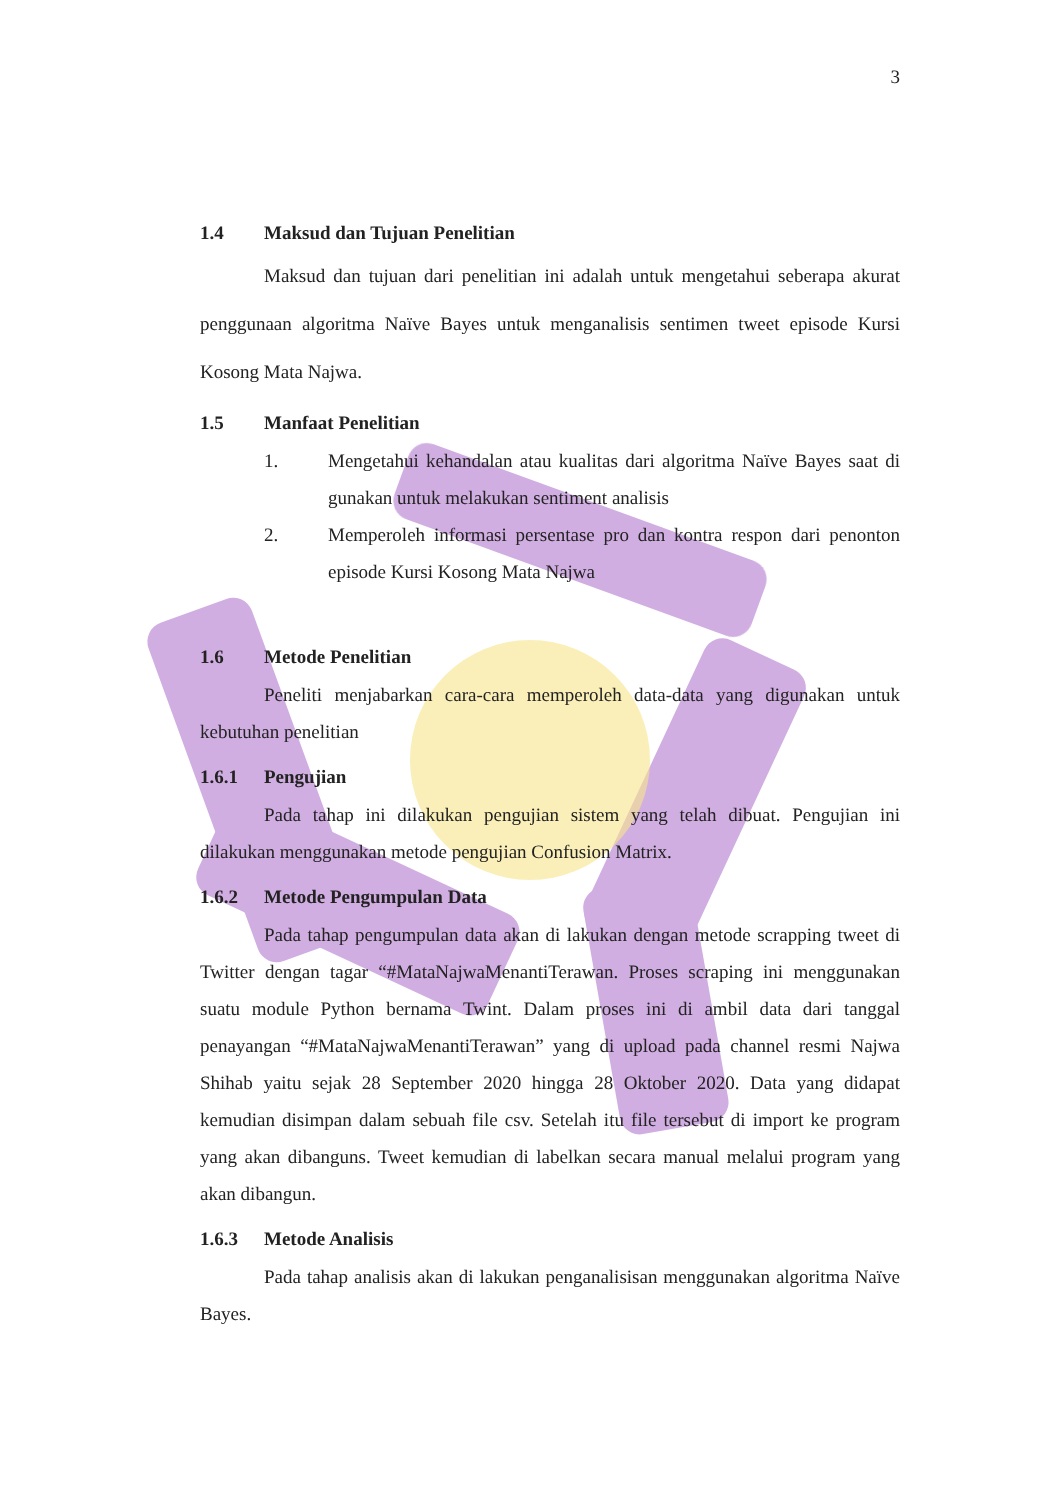3
1.4 Maksud dan Tujuan Penelitian
Maksud dan tujuan dari penelitian ini adalah untuk mengetahui seberapa akurat penggunaan algoritma Naïve Bayes untuk menganalisis sentimen tweet episode Kursi Kosong Mata Najwa.
1.5 Manfaat Penelitian
1.
Mengetahui kehandalan atau kualitas dari algoritma Naïve Bayes saat di gunakan untuk melakukan sentiment analisis
2.
Memperoleh informasi persentase pro dan kontra respon dari penonton episode Kursi Kosong Mata Najwa
1.6 Metode Penelitian
Peneliti menjabarkan cara-cara memperoleh data-data yang digunakan untuk kebutuhan penelitian
1.6.1 Pengujian
Pada tahap ini dilakukan pengujian sistem yang telah dibuat. Pengujian ini dilakukan menggunakan metode pengujian Confusion Matrix.
1.6.2 Metode Pengumpulan Data
Pada tahap pengumpulan data akan di lakukan dengan metode scrapping tweet di Twitter dengan tagar “#MataNajwaMenantiTerawan. Proses scraping ini menggunakan suatu module Python bernama Twint. Dalam proses ini di ambil data dari tanggal penayangan “#MataNajwaMenantiTerawan” yang di upload pada channel resmi Najwa Shihab yaitu sejak 28 September 2020 hingga 28 Oktober 2020. Data yang didapat kemudian disimpan dalam sebuah file csv. Setelah itu file tersebut di import ke program yang akan dibanguns. Tweet kemudian di labelkan secara manual melalui program yang akan dibangun.
1.6.3 Metode Analisis
Pada tahap analisis akan di lakukan penganalisisan menggunakan algoritma Naïve Bayes.